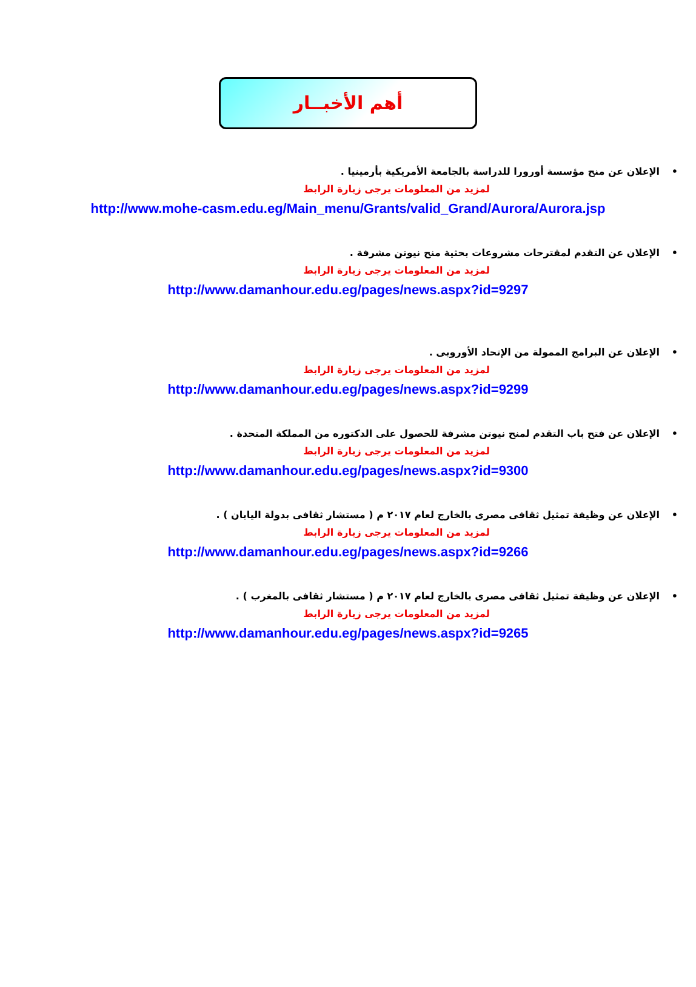أهم الأخبــار
•الإعلان عن منح مؤسسة أورورا للدراسة بالجامعة الأمريكية بأرمينيا .
لمزيد من المعلومات يرجى زيارة الرابط
http://www.mohe-casm.edu.eg/Main_menu/Grants/valid_Grand/Aurora/Aurora.jsp
•الإعلان عن التقدم لمقترحات مشروعات بحثية منح نيوتن مشرفة .
لمزيد من المعلومات يرجى زيارة الرابط
http://www.damanhour.edu.eg/pages/news.aspx?id=9297
•الإعلان عن البرامج الممولة من الإتحاد الأوروبى .
لمزيد من المعلومات يرجى زيارة الرابط
http://www.damanhour.edu.eg/pages/news.aspx?id=9299
•الإعلان عن فتح باب التقدم لمنح نيوتن مشرفة للحصول على الدكتوره من المملكة المتحدة .
لمزيد من المعلومات يرجى زيارة الرابط
http://www.damanhour.edu.eg/pages/news.aspx?id=9300
•الإعلان عن وظيفة تمثيل ثقافى مصرى بالخارج لعام ٢٠١٧ م ( مستشار ثقافى بدولة اليابان ) .
لمزيد من المعلومات يرجى زيارة الرابط
http://www.damanhour.edu.eg/pages/news.aspx?id=9266
•الإعلان عن وظيفة تمثيل ثقافى مصرى بالخارج لعام ٢٠١٧ م ( مستشار ثقافى بالمغرب ) .
لمزيد من المعلومات يرجى زيارة الرابط
http://www.damanhour.edu.eg/pages/news.aspx?id=9265